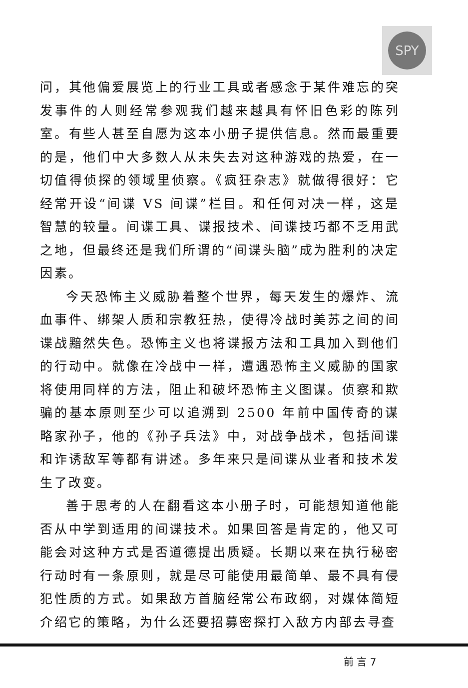SPY
问，其他偏爱展览上的行业工具或者感念于某件难忘的突发事件的人则经常参观我们越来越具有怀旧色彩的陈列室。有些人甚至自愿为这本小册子提供信息。然而最重要的是，他们中大多数人从未失去对这种游戏的热爱，在一切值得侦探的领域里侦察。《疯狂杂志》就做得很好：它经常开设“间谍 VS 间谍”栏目。和任何对决一样，这是智慧的较量。间谍工具、谍报技术、间谍技巧都不乏用武之地，但最终还是我们所谓的“间谍头脑”成为胜利的决定因素。
今天恐怖主义威胁着整个世界，每天发生的爆炸、流血事件、绑架人质和宗教狂热，使得冷战时美苏之间的间谍战黯然失色。恐怖主义也将谍报方法和工具加入到他们的行动中。就像在冷战中一样，遭遇恐怖主义威胁的国家将使用同样的方法，阻止和破坏恐怖主义图谋。侦察和欺骗的基本原则至少可以追溯到 2500 年前中国传奇的谋略家孙子，他的《孙子兵法》中，对战争战术，包括间谍和诈诱敌军等都有讲述。多年来只是间谍从业者和技术发生了改变。
善于思考的人在翻看这本小册子时，可能想知道他能否从中学到适用的间谍技术。如果回答是肯定的，他又可能会对这种方式是否道德提出质疑。长期以来在执行秘密行动时有一条原则，就是尽可能使用最简单、最不具有侵犯性质的方式。如果敌方首脑经常公布政纲，对媒体简短介绍它的策略，为什么还要招募密探打入敌方内部去寻查
前 言 7